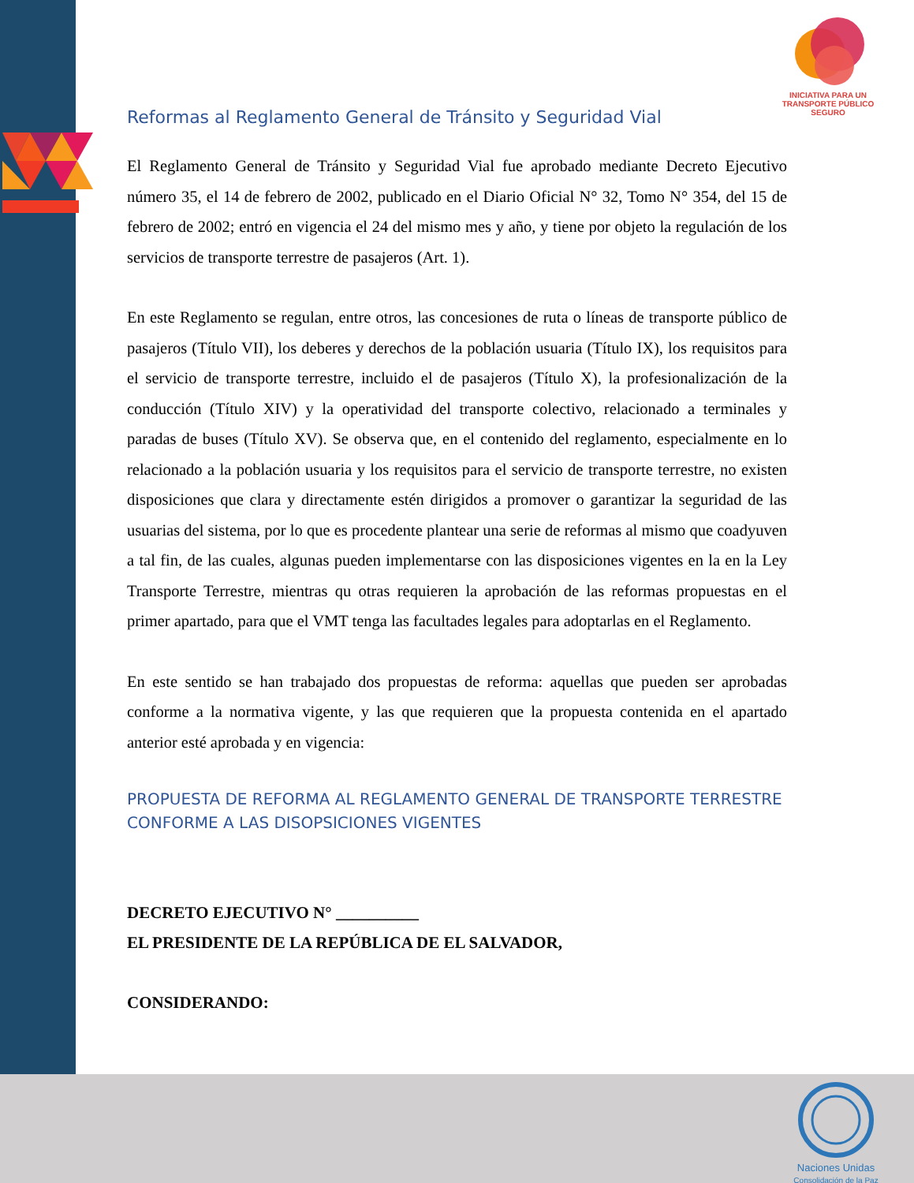INICIATIVA PARA UN
TRANSPORTE PÚBLICO
SEGURO
Reformas al Reglamento General de Tránsito y Seguridad Vial
El Reglamento General de Tránsito y Seguridad Vial fue aprobado mediante Decreto Ejecutivo número 35, el 14 de febrero de 2002, publicado en el Diario Oficial N° 32, Tomo N° 354, del 15 de febrero de 2002; entró en vigencia el 24 del mismo mes y año, y tiene por objeto la regulación de los servicios de transporte terrestre de pasajeros (Art. 1).
En este Reglamento se regulan, entre otros, las concesiones de ruta o líneas de transporte público de pasajeros (Título VII), los deberes y derechos de la población usuaria (Título IX), los requisitos para el servicio de transporte terrestre, incluido el de pasajeros (Título X), la profesionalización de la conducción (Título XIV) y la operatividad del transporte colectivo, relacionado a terminales y paradas de buses (Título XV). Se observa que, en el contenido del reglamento, especialmente en lo relacionado a la población usuaria y los requisitos para el servicio de transporte terrestre, no existen disposiciones que clara y directamente estén dirigidos a promover o garantizar la seguridad de las usuarias del sistema, por lo que es procedente plantear una serie de reformas al mismo que coadyuven a tal fin, de las cuales, algunas pueden implementarse con las disposiciones vigentes en la en la Ley Transporte Terrestre, mientras qu otras requieren la aprobación de las reformas propuestas en el primer apartado, para que el VMT tenga las facultades legales para adoptarlas en el Reglamento.
En este sentido se han trabajado dos propuestas de reforma: aquellas que pueden ser aprobadas conforme a la normativa vigente, y las que requieren que la propuesta contenida en el apartado anterior esté aprobada y en vigencia:
PROPUESTA DE REFORMA AL REGLAMENTO GENERAL DE TRANSPORTE TERRESTRE CONFORME A LAS DISOPSICIONES VIGENTES
DECRETO EJECUTIVO N° __________
EL PRESIDENTE DE LA REPÚBLICA DE EL SALVADOR,
CONSIDERANDO:
Naciones Unidas
Consolidación de la Paz